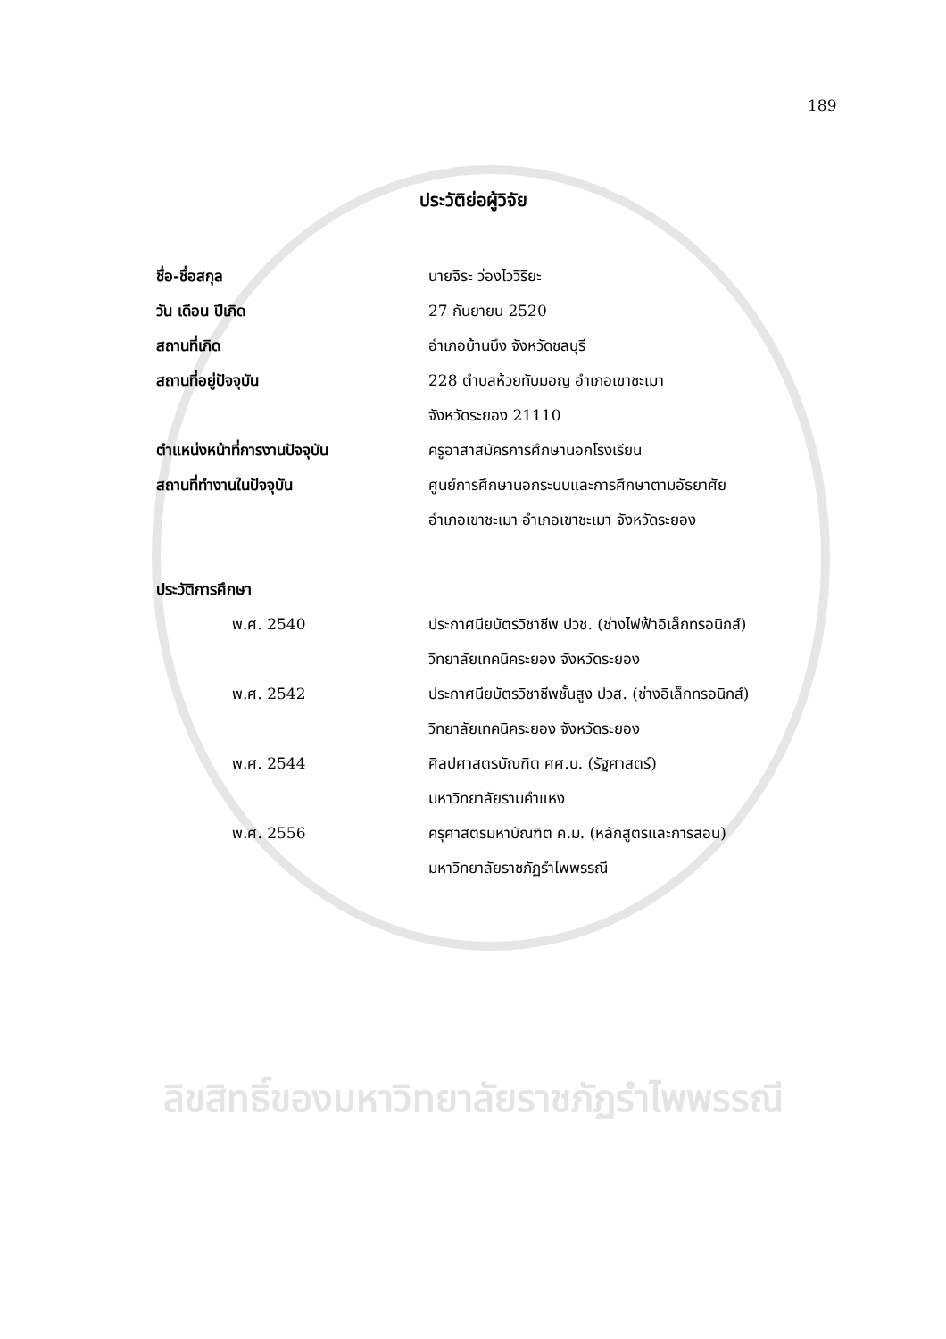189
ประวัติย่อผู้วิจัย
ชื่อ-ชื่อสกุล นายจิระ ว่องไววิริยะ
วัน เดือน ปีเกิด 27 กันยายน 2520
สถานที่เกิด อำเภอบ้านบึง จังหวัดชลบุรี
สถานที่อยู่ปัจจุบัน
228 ตำบลห้วยทับมอญ อำเภอเขาชะเมา
จังหวัดระยอง 21110
ตำแหน่งหน้าที่การงานปัจจุบัน
ครูอาสาสมัครการศึกษานอกโรงเรียน
สถานที่ทำงานในปัจจุบัน
ศูนย์การศึกษานอกระบบและการศึกษาตามอัธยาศัย
อำเภอเขาชะเมา อำเภอเขาชะเมา จังหวัดระยอง
ประวัติการศึกษา
พ.ศ. 2540
ประกาศนียบัตรวิชาชีพ ปวช. (ช่างไฟฟ้าอิเล็กทรอนิกส์)
วิทยาลัยเทคนิคระยอง จังหวัดระยอง
พ.ศ. 2542
ประกาศนียบัตรวิชาชีพชั้นสูง ปวส. (ช่างอิเล็กทรอนิกส์)
วิทยาลัยเทคนิคระยอง จังหวัดระยอง
พ.ศ. 2544
ศิลปศาสตรบัณฑิต ศศ.บ. (รัฐศาสตร์)
มหาวิทยาลัยรามคำแหง
พ.ศ. 2556
ครุศาสตรมหาบัณฑิต ค.ม. (หลักสูตรและการสอน)
มหาวิทยาลัยราชภัฏรำไพพรรณี
ลิขสิทธิ์ของมหาวิทยาลัยราชภัฏรำไพพรรณี